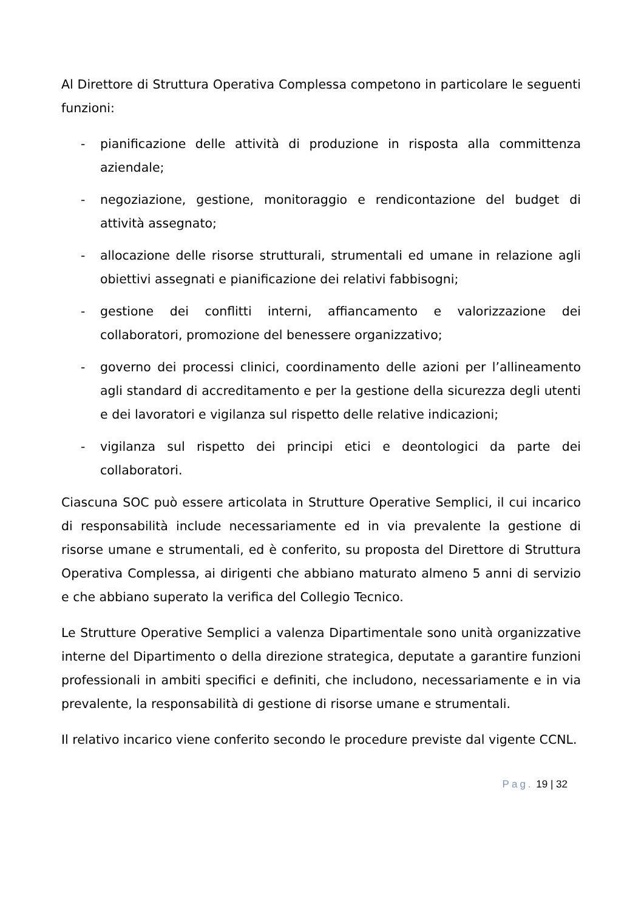Al Direttore di Struttura Operativa Complessa competono in particolare le seguenti funzioni:
- pianificazione delle attività di produzione in risposta alla committenza aziendale;
- negoziazione, gestione, monitoraggio e rendicontazione del budget di attività assegnato;
- allocazione delle risorse strutturali, strumentali ed umane in relazione agli obiettivi assegnati e pianificazione dei relativi fabbisogni;
- gestione dei conflitti interni, affiancamento e valorizzazione dei collaboratori, promozione del benessere organizzativo;
- governo dei processi clinici, coordinamento delle azioni per l’allineamento agli standard di accreditamento e per la gestione della sicurezza degli utenti e dei lavoratori e vigilanza sul rispetto delle relative indicazioni;
- vigilanza sul rispetto dei principi etici e deontologici da parte dei collaboratori.
Ciascuna SOC può essere articolata in Strutture Operative Semplici, il cui incarico di responsabilità include necessariamente ed in via prevalente la gestione di risorse umane e strumentali, ed è conferito, su proposta del Direttore di Struttura Operativa Complessa, ai dirigenti che abbiano maturato almeno 5 anni di servizio e che abbiano superato la verifica del Collegio Tecnico.
Le Strutture Operative Semplici a valenza Dipartimentale sono unità organizzative interne del Dipartimento o della direzione strategica, deputate a garantire funzioni professionali in ambiti specifici e definiti, che includono, necessariamente e in via prevalente, la responsabilità di gestione di risorse umane e strumentali.
Il relativo incarico viene conferito secondo le procedure previste dal vigente CCNL.
Pag. 19 | 32